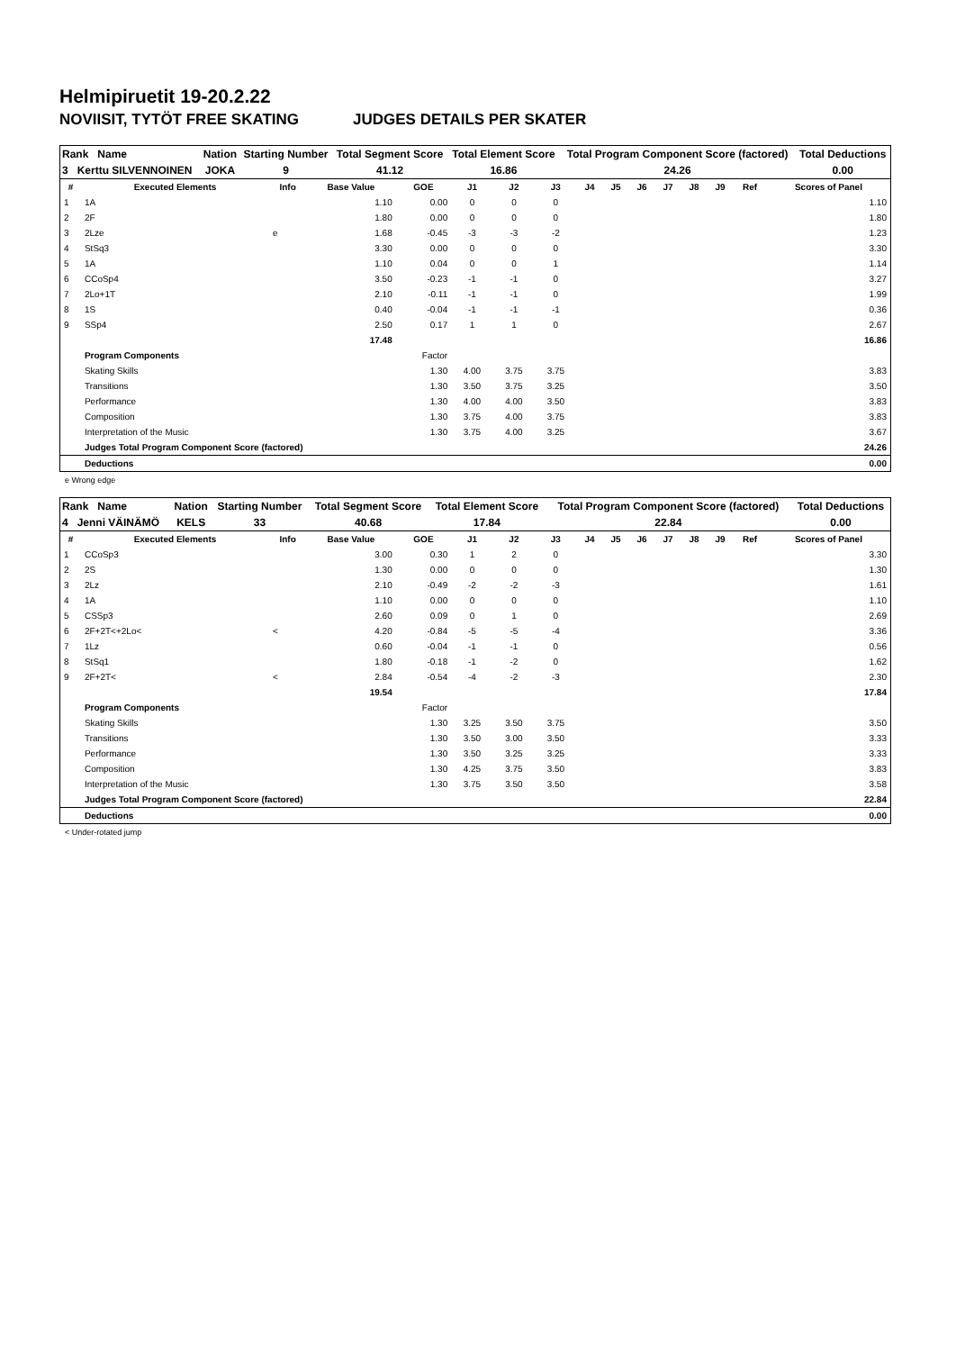Helmipiruetit 19-20.2.22
NOVIISIT, TYTÖT FREE SKATING JUDGES DETAILS PER SKATER
| Rank Name | Nation | Starting Number | Total Segment Score | Total Element Score | Total Program Component Score (factored) | Total Deductions |
| 3 Kerttu SILVENNOINEN | JOKA | 9 | 41.12 | 16.86 | 24.26 | 0.00 |
| # | Executed Elements | Info | Base Value | GOE | J1 | J2 | J3 | J4 | J5 | J6 | J7 | J8 | J9 | Ref | Scores of Panel |
| --- | --- | --- | --- | --- | --- | --- | --- | --- | --- | --- | --- | --- | --- | --- | --- |
| 1 | 1A | | 1.10 | 0.00 | 0 | 0 | 0 | | | | | | | | 1.10 |
| 2 | 2F | | 1.80 | 0.00 | 0 | 0 | 0 | | | | | | | | 1.80 |
| 3 | 2Lze | e | 1.68 | -0.45 | -3 | -3 | -2 | | | | | | | | 1.23 |
| 4 | StSq3 | | 3.30 | 0.00 | 0 | 0 | 0 | | | | | | | | 3.30 |
| 5 | 1A | | 1.10 | 0.04 | 0 | 0 | 1 | | | | | | | | 1.14 |
| 6 | CCoSp4 | | 3.50 | -0.23 | -1 | -1 | 0 | | | | | | | | 3.27 |
| 7 | 2Lo+1T | | 2.10 | -0.11 | -1 | -1 | 0 | | | | | | | | 1.99 |
| 8 | 1S | | 0.40 | -0.04 | -1 | -1 | -1 | | | | | | | | 0.36 |
| 9 | SSp4 | | 2.50 | 0.17 | 1 | 1 | 0 | | | | | | | | 2.67 |
| | | | 17.48 | | | | | | | | | | | | 16.86 |
| | Program Components | | | Factor | | | | | | | | | | | |
| | Skating Skills | | | 1.30 | 4.00 | 3.75 | 3.75 | | | | | | | | 3.83 |
| | Transitions | | | 1.30 | 3.50 | 3.75 | 3.25 | | | | | | | | 3.50 |
| | Performance | | | 1.30 | 4.00 | 4.00 | 3.50 | | | | | | | | 3.83 |
| | Composition | | | 1.30 | 3.75 | 4.00 | 3.75 | | | | | | | | 3.83 |
| | Interpretation of the Music | | | 1.30 | 3.75 | 4.00 | 3.25 | | | | | | | | 3.67 |
| | Judges Total Program Component Score (factored) | | | | | | | | | | | | | | 24.26 |
| | Deductions | | | | | | | | | | | | | | 0.00 |
e Wrong edge
| Rank Name | Nation | Starting Number | Total Segment Score | Total Element Score | Total Program Component Score (factored) | Total Deductions |
| 4 Jenni VÄINÄMÖ | KELS | 33 | 40.68 | 17.84 | 22.84 | 0.00 |
| # | Executed Elements | Info | Base Value | GOE | J1 | J2 | J3 | J4 | J5 | J6 | J7 | J8 | J9 | Ref | Scores of Panel |
| --- | --- | --- | --- | --- | --- | --- | --- | --- | --- | --- | --- | --- | --- | --- | --- |
| 1 | CCoSp3 | | 3.00 | 0.30 | 1 | 2 | 0 | | | | | | | | 3.30 |
| 2 | 2S | | 1.30 | 0.00 | 0 | 0 | 0 | | | | | | | | 1.30 |
| 3 | 2Lz | | 2.10 | -0.49 | -2 | -2 | -3 | | | | | | | | 1.61 |
| 4 | 1A | | 1.10 | 0.00 | 0 | 0 | 0 | | | | | | | | 1.10 |
| 5 | CSSp3 | | 2.60 | 0.09 | 0 | 1 | 0 | | | | | | | | 2.69 |
| 6 | 2F+2T<+2Lo< | < | 4.20 | -0.84 | -5 | -5 | -4 | | | | | | | | 3.36 |
| 7 | 1Lz | | 0.60 | -0.04 | -1 | -1 | 0 | | | | | | | | 0.56 |
| 8 | StSq1 | | 1.80 | -0.18 | -1 | -2 | 0 | | | | | | | | 1.62 |
| 9 | 2F+2T< | < | 2.84 | -0.54 | -4 | -2 | -3 | | | | | | | | 2.30 |
| | | | 19.54 | | | | | | | | | | | | 17.84 |
| | Program Components | | | Factor | | | | | | | | | | | |
| | Skating Skills | | | 1.30 | 3.25 | 3.50 | 3.75 | | | | | | | | 3.50 |
| | Transitions | | | 1.30 | 3.50 | 3.00 | 3.50 | | | | | | | | 3.33 |
| | Performance | | | 1.30 | 3.50 | 3.25 | 3.25 | | | | | | | | 3.33 |
| | Composition | | | 1.30 | 4.25 | 3.75 | 3.50 | | | | | | | | 3.83 |
| | Interpretation of the Music | | | 1.30 | 3.75 | 3.50 | 3.50 | | | | | | | | 3.58 |
| | Judges Total Program Component Score (factored) | | | | | | | | | | | | | | 22.84 |
| | Deductions | | | | | | | | | | | | | | 0.00 |
< Under-rotated jump